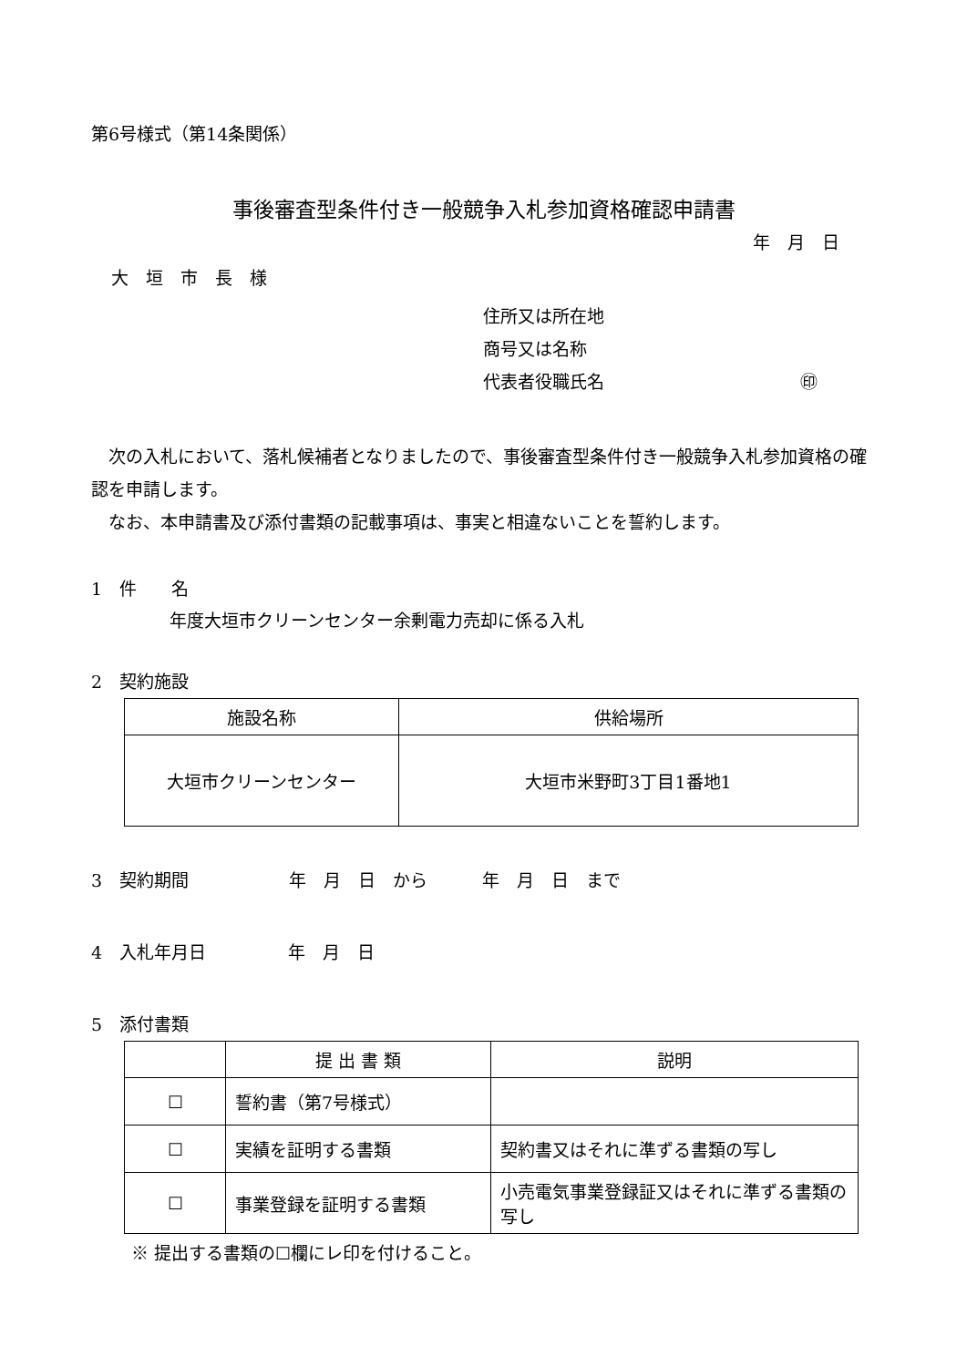第6号様式（第14条関係）
事後審査型条件付き一般競争入札参加資格確認申請書
年　月　日
大　垣　市　長　様
住所又は所在地
商号又は名称
代表者役職氏名 ㊞
　次の入札において、落札候補者となりましたので、事後審査型条件付き一般競争入札参加資格の確認を申請します。
　なお、本申請書及び添付書類の記載事項は、事実と相違ないことを誓約します。
1　件　　名
年度大垣市クリーンセンター余剰電力売却に係る入札
2　契約施設
| 施設名称 | 供給場所 |
| --- | --- |
| 大垣市クリーンセンター | 大垣市米野町3丁目1番地1 |
3　契約期間 年　月　日　から 年　月　日　まで
4　入札年月日 年　月　日
5　添付書類
| | 提 出 書 類 | 説明 |
| --- | --- | --- |
| ☐ | 誓約書（第7号様式） | |
| ☐ | 実績を証明する書類 | 契約書又はそれに準ずる書類の写し |
| ☐ | 事業登録を証明する書類 | 小売電気事業登録証又はそれに準ずる書類の写し |
※ 提出する書類の☐欄にレ印を付けること。